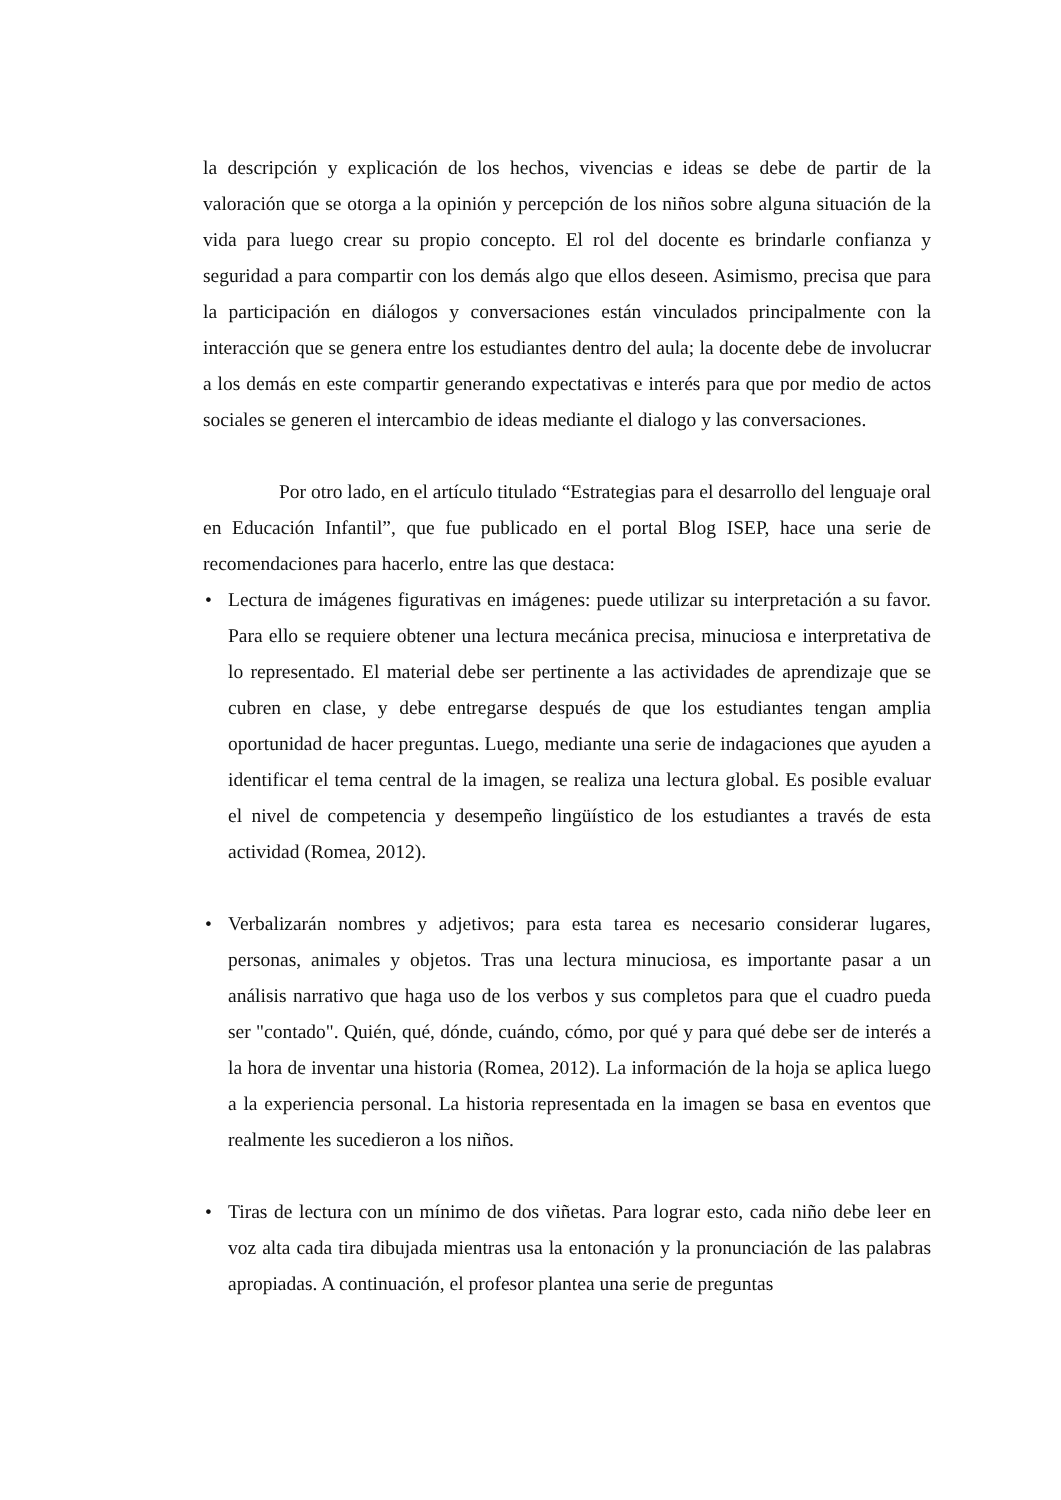la descripción y explicación de los hechos, vivencias e ideas se debe de partir de la valoración que se otorga a la opinión y percepción de los niños sobre alguna situación de la vida para luego crear su propio concepto. El rol del docente es brindarle confianza y seguridad a para compartir con los demás algo que ellos deseen. Asimismo, precisa que para la participación en diálogos y conversaciones están vinculados principalmente con la interacción que se genera entre los estudiantes dentro del aula; la docente debe de involucrar a los demás en este compartir generando expectativas e interés para que por medio de actos sociales se generen el intercambio de ideas mediante el dialogo y las conversaciones.
Por otro lado, en el artículo titulado “Estrategias para el desarrollo del lenguaje oral en Educación Infantil”, que fue publicado en el portal Blog ISEP, hace una serie de recomendaciones para hacerlo, entre las que destaca:
• Lectura de imágenes figurativas en imágenes: puede utilizar su interpretación a su favor. Para ello se requiere obtener una lectura mecánica precisa, minuciosa e interpretativa de lo representado. El material debe ser pertinente a las actividades de aprendizaje que se cubren en clase, y debe entregarse después de que los estudiantes tengan amplia oportunidad de hacer preguntas. Luego, mediante una serie de indagaciones que ayuden a identificar el tema central de la imagen, se realiza una lectura global. Es posible evaluar el nivel de competencia y desempeño lingüístico de los estudiantes a través de esta actividad (Romea, 2012).
• Verbalizarán nombres y adjetivos; para esta tarea es necesario considerar lugares, personas, animales y objetos. Tras una lectura minuciosa, es importante pasar a un análisis narrativo que haga uso de los verbos y sus completos para que el cuadro pueda ser "contado". Quién, qué, dónde, cuándo, cómo, por qué y para qué debe ser de interés a la hora de inventar una historia (Romea, 2012). La información de la hoja se aplica luego a la experiencia personal. La historia representada en la imagen se basa en eventos que realmente les sucedieron a los niños.
• Tiras de lectura con un mínimo de dos viñetas. Para lograr esto, cada niño debe leer en voz alta cada tira dibujada mientras usa la entonación y la pronunciación de las palabras apropiadas. A continuación, el profesor plantea una serie de preguntas